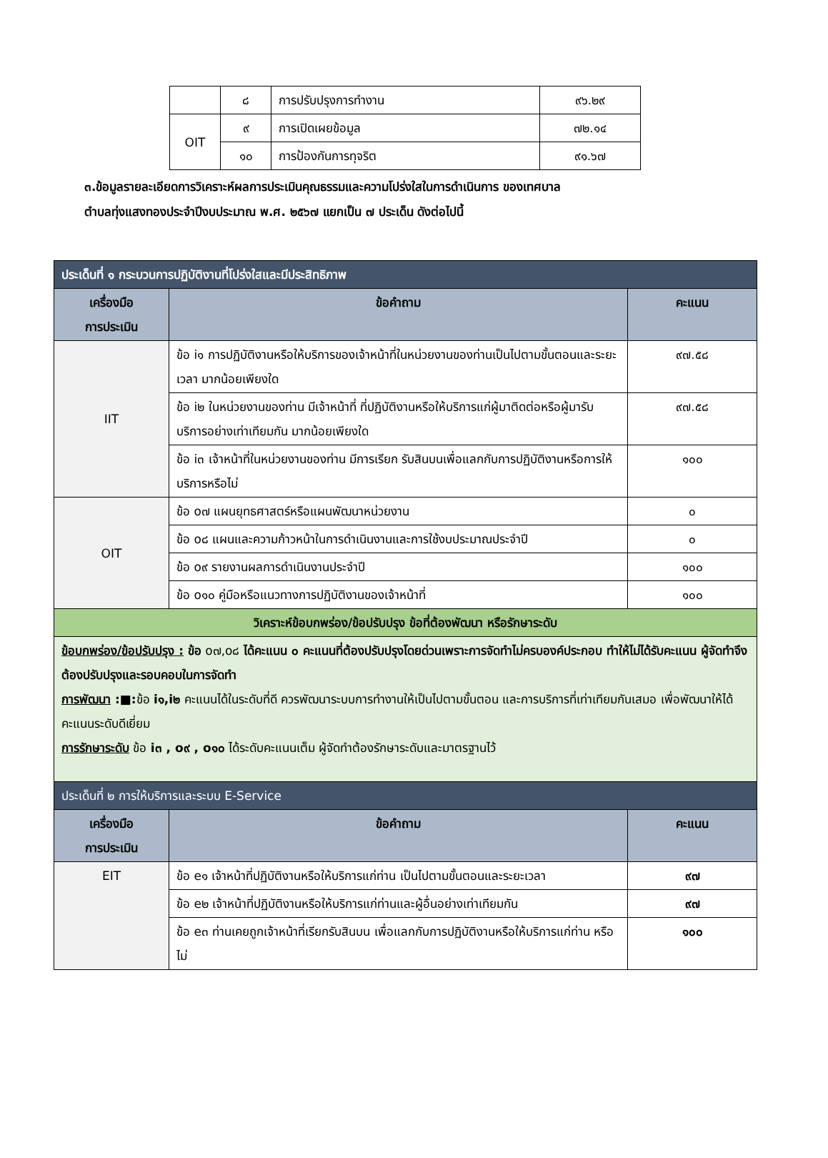| | ๘ | การปรับปรุงการทำงาน | ๙๖.๒๙ |
| OIT | ๙ | การเปิดเผยข้อมูล | ๗๒.๑๔ |
| | ๑๐ | การป้องกันการทุจริต | ๙๑.๖๗ |
๓.ข้อมูลรายละเอียดการวิเคราะห์ผลการประเมินคุณธรรมและความโปร่งใสในการดำเนินการ ของเทศบาล
ตำบลทุ่งแสงทองประจำปีงบประมาณ พ.ศ. ๒๕๖๗ แยกเป็น ๗ ประเด็น ดังต่อไปนี้
| ประเด็นที่ ๑ กระบวนการปฏิบัติงานที่โปร่งใสและมีประสิทธิภาพ | | |
| --- | --- | --- |
| เครื่องมือ การประเมิน | ข้อคำถาม | คะแนน |
| IIT | ข้อ i๑ การปฏิบัติงานหรือให้บริการของเจ้าหน้าที่ในหน่วยงานของท่านเป็นไปตามขั้นตอนและระยะเวลา มากน้อยเพียงใด | ๙๗.๕๘ |
| | ข้อ i๒ ในหน่วยงานของท่าน มีเจ้าหน้าที่ ที่ปฏิบัติงานหรือให้บริการแก่ผู้มาติดต่อหรือผู้มารับบริการอย่างเท่าเทียมกัน มากน้อยเพียงใด | ๙๗.๕๘ |
| | ข้อ i๓ เจ้าหน้าที่ในหน่วยงานของท่าน มีการเรียก รับสินบนเพื่อแลกกับการปฏิบัติงานหรือการให้บริการหรือไม่ | ๑๐๐ |
| OIT | ข้อ o๗ แผนยุทธศาสตร์หรือแผนพัฒนาหน่วยงาน | ๐ |
| | ข้อ o๘ แผนและความก้าวหน้าในการดำเนินงานและการใช้งบประมาณประจำปี | ๐ |
| | ข้อ o๙ รายงานผลการดำเนินงานประจำปี | ๑๐๐ |
| | ข้อ o๑๐ คู่มือหรือแนวทางการปฏิบัติงานของเจ้าหน้าที่ | ๑๐๐ |
| วิเคราะห์ข้อบกพร่อง/ข้อปรับปรุง ข้อที่ต้องพัฒนา หรือรักษาระดับ | | |
| ข้อบกพร่อง/ข้อปรับปรุง : ข้อ o๗,o๘ ได้คะแนน ๐ คะแนนที่ต้องปรับปรุงโดยด่วนเพราะการจัดทำไม่ครบองค์ประกอบ ทำให้ไม่ได้รับคะแนน ผู้จัดทำจึงต้องปรับปรุงและรอบคอบในการจัดทำ การพัฒนา :■: ข้อ i๑,i๒ คะแนนได้ในระดับที่ดี ควรพัฒนาระบบการทำงานให้เป็นไปตามขั้นตอน และการบริการที่เท่าเทียมกันเสมอ เพื่อพัฒนาให้ได้คะแนนระดับดีเยี่ยม การรักษาระดับ ข้อ i๓ , o๙ , o๑๐ ได้ระดับคะแนนเต็ม ผู้จัดทำต้องรักษาระดับและมาตรฐานไว้ | | |
| ประเด็นที่ ๒ การให้บริการและระบบ E-Service | | |
| เครื่องมือ การประเมิน | ข้อคำถาม | คะแนน |
| EIT | ข้อ e๑ เจ้าหน้าที่ปฏิบัติงานหรือให้บริการแก่ท่าน เป็นไปตามขั้นตอนและระยะเวลา | ๙๗ |
| | ข้อ e๒ เจ้าหน้าที่ปฏิบัติงานหรือให้บริการแก่ท่านและผู้อื่นอย่างเท่าเทียมกัน | ๙๗ |
| | ข้อ e๓ ท่านเคยถูกเจ้าหน้าที่เรียกรับสินบน เพื่อแลกกับการปฏิบัติงานหรือให้บริการแก่ท่าน หรือไม่ | ๑๐๐ |